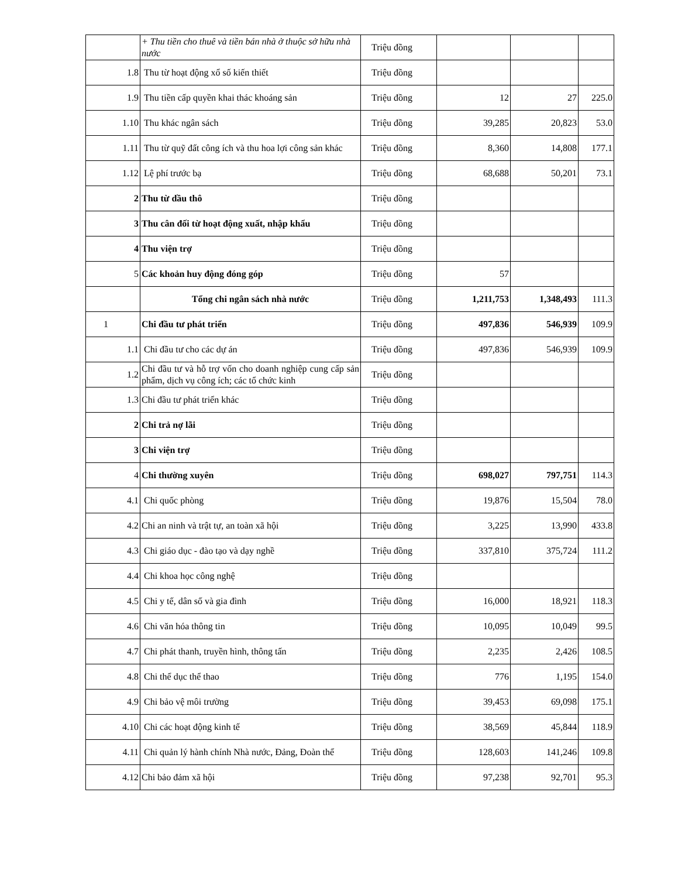| | + Thu tiền cho thuê và tiền bán nhà ở thuộc sở hữu nhà nước | Triệu đồng | | | |
| 1.8 | Thu từ hoạt động xổ số kiến thiết | Triệu đồng | | | |
| 1.9 | Thu tiền cấp quyền khai thác khoáng sản | Triệu đồng | 12 | 27 | 225.0 |
| 1.10 | Thu khác ngân sách | Triệu đồng | 39,285 | 20,823 | 53.0 |
| 1.11 | Thu từ quỹ đất công ích và thu hoa lợi công sản khác | Triệu đồng | 8,360 | 14,808 | 177.1 |
| 1.12 | Lệ phí trước bạ | Triệu đồng | 68,688 | 50,201 | 73.1 |
| 2 | Thu từ dầu thô | Triệu đồng | | | |
| 3 | Thu cân đối từ hoạt động xuất, nhập khẩu | Triệu đồng | | | |
| 4 | Thu viện trợ | Triệu đồng | | | |
| 5 | Các khoản huy động đóng góp | Triệu đồng | 57 | | |
| | Tổng chi ngân sách nhà nước | Triệu đồng | 1,211,753 | 1,348,493 | 111.3 |
| 1 | Chi đầu tư phát triển | Triệu đồng | 497,836 | 546,939 | 109.9 |
| 1.1 | Chi đầu tư cho các dự án | Triệu đồng | 497,836 | 546,939 | 109.9 |
| 1.2 | Chi đầu tư và hỗ trợ vốn cho doanh nghiệp cung cấp sản phẩm, dịch vụ công ích; các tổ chức kinh | Triệu đồng | | | |
| 1.3 | Chi đầu tư phát triển khác | Triệu đồng | | | |
| 2 | Chi trả nợ lãi | Triệu đồng | | | |
| 3 | Chi viện trợ | Triệu đồng | | | |
| 4 | Chi thường xuyên | Triệu đồng | 698,027 | 797,751 | 114.3 |
| 4.1 | Chi quốc phòng | Triệu đồng | 19,876 | 15,504 | 78.0 |
| 4.2 | Chi an ninh và trật tự, an toàn xã hội | Triệu đồng | 3,225 | 13,990 | 433.8 |
| 4.3 | Chi giáo dục - đào tạo và dạy nghề | Triệu đồng | 337,810 | 375,724 | 111.2 |
| 4.4 | Chi khoa học công nghệ | Triệu đồng | | | |
| 4.5 | Chi y tế, dân số và gia đình | Triệu đồng | 16,000 | 18,921 | 118.3 |
| 4.6 | Chi văn hóa thông tin | Triệu đồng | 10,095 | 10,049 | 99.5 |
| 4.7 | Chi phát thanh, truyền hình, thông tấn | Triệu đồng | 2,235 | 2,426 | 108.5 |
| 4.8 | Chi thể dục thể thao | Triệu đồng | 776 | 1,195 | 154.0 |
| 4.9 | Chi bảo vệ môi trường | Triệu đồng | 39,453 | 69,098 | 175.1 |
| 4.10 | Chi các hoạt động kinh tế | Triệu đồng | 38,569 | 45,844 | 118.9 |
| 4.11 | Chi quản lý hành chính Nhà nước, Đảng, Đoàn thể | Triệu đồng | 128,603 | 141,246 | 109.8 |
| 4.12 | Chi bảo đảm xã hội | Triệu đồng | 97,238 | 92,701 | 95.3 |